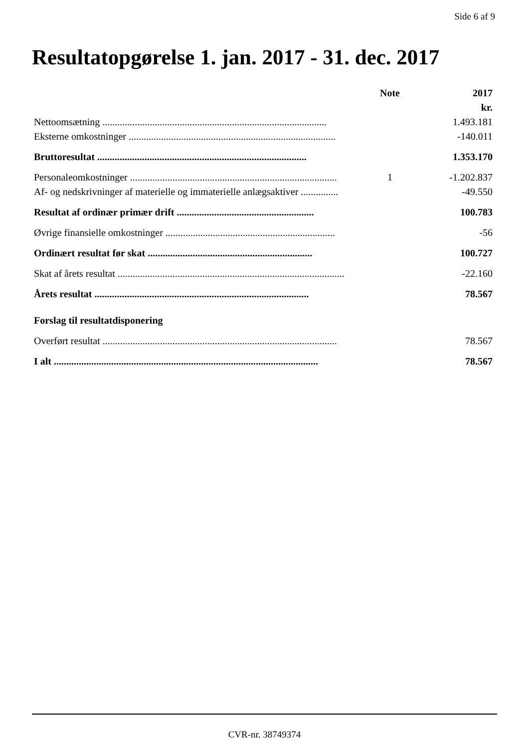Side 6 af 9
Resultatopgørelse 1. jan. 2017 - 31. dec. 2017
| | Note | 2017 |
| --- | --- | --- |
| | | kr. |
| Nettoomsætning .......................................................................................... | | 1.493.181 |
| Eksterne omkostninger ................................................................................... | | -140.011 |
| Bruttoresultat .................................................................................... | | 1.353.170 |
| Personaleomkostninger ................................................................................... | 1 | -1.202.837 |
| Af- og nedskrivninger af materielle og immaterielle anlægsaktiver ............... | | -49.550 |
| Resultat af ordinær primær drift ....................................................... | | 100.783 |
| Øvrige finansielle omkostninger .................................................................... | | -56 |
| Ordinært resultat før skat .................................................................. | | 100.727 |
| Skat af årets resultat ........................................................................................... | | -22.160 |
| Årets resultat ...................................................................................... | | 78.567 |
| Forslag til resultatdisponering | | |
| Overført resultat .............................................................................................. | | 78.567 |
| I alt .......................................................................................................... | | 78.567 |
CVR-nr. 38749374